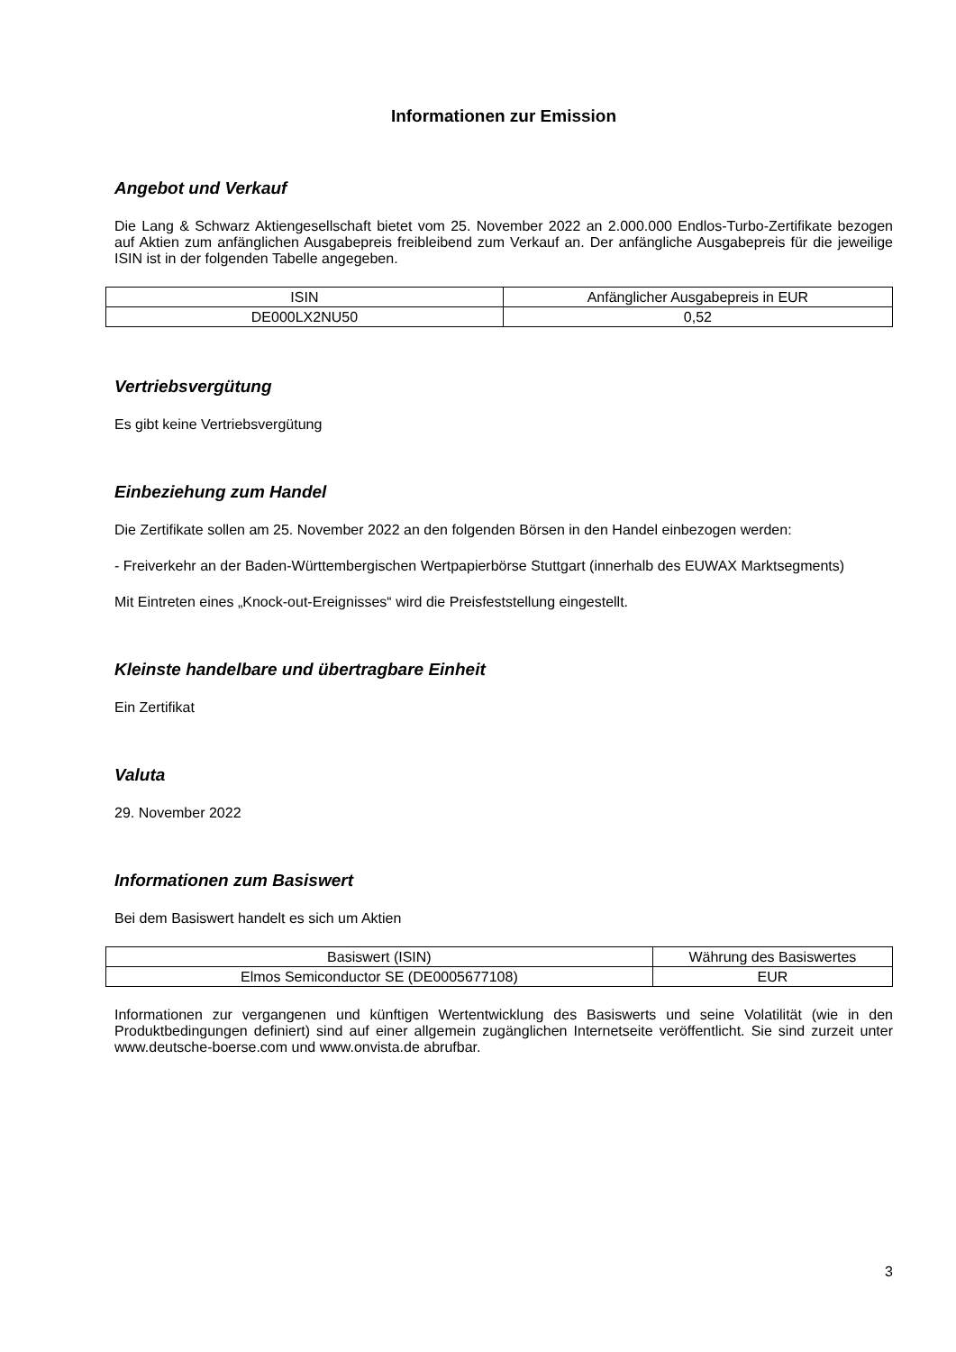Informationen zur Emission
Angebot und Verkauf
Die Lang & Schwarz Aktiengesellschaft bietet vom 25. November 2022 an 2.000.000 Endlos-Turbo-Zertifikate bezogen auf Aktien zum anfänglichen Ausgabepreis freibleibend zum Verkauf an. Der anfängliche Ausgabepreis für die jeweilige ISIN ist in der folgenden Tabelle angegeben.
| ISIN | Anfänglicher Ausgabepreis in EUR |
| --- | --- |
| DE000LX2NU50 | 0,52 |
Vertriebsvergütung
Es gibt keine Vertriebsvergütung
Einbeziehung zum Handel
Die Zertifikate sollen am 25. November 2022 an den folgenden Börsen in den Handel einbezogen werden:
- Freiverkehr an der Baden-Württembergischen Wertpapierbörse Stuttgart (innerhalb des EUWAX Marktsegments)
Mit Eintreten eines „Knock-out-Ereignisses“ wird die Preisfeststellung eingestellt.
Kleinste handelbare und übertragbare Einheit
Ein Zertifikat
Valuta
29. November 2022
Informationen zum Basiswert
Bei dem Basiswert handelt es sich um Aktien
| Basiswert (ISIN) | Währung des Basiswertes |
| --- | --- |
| Elmos Semiconductor SE (DE0005677108) | EUR |
Informationen zur vergangenen und künftigen Wertentwicklung des Basiswerts und seine Volatilität (wie in den Produktbedingungen definiert) sind auf einer allgemein zugänglichen Internetseite veröffentlicht. Sie sind zurzeit unter www.deutsche-boerse.com und www.onvista.de abrufbar.
3